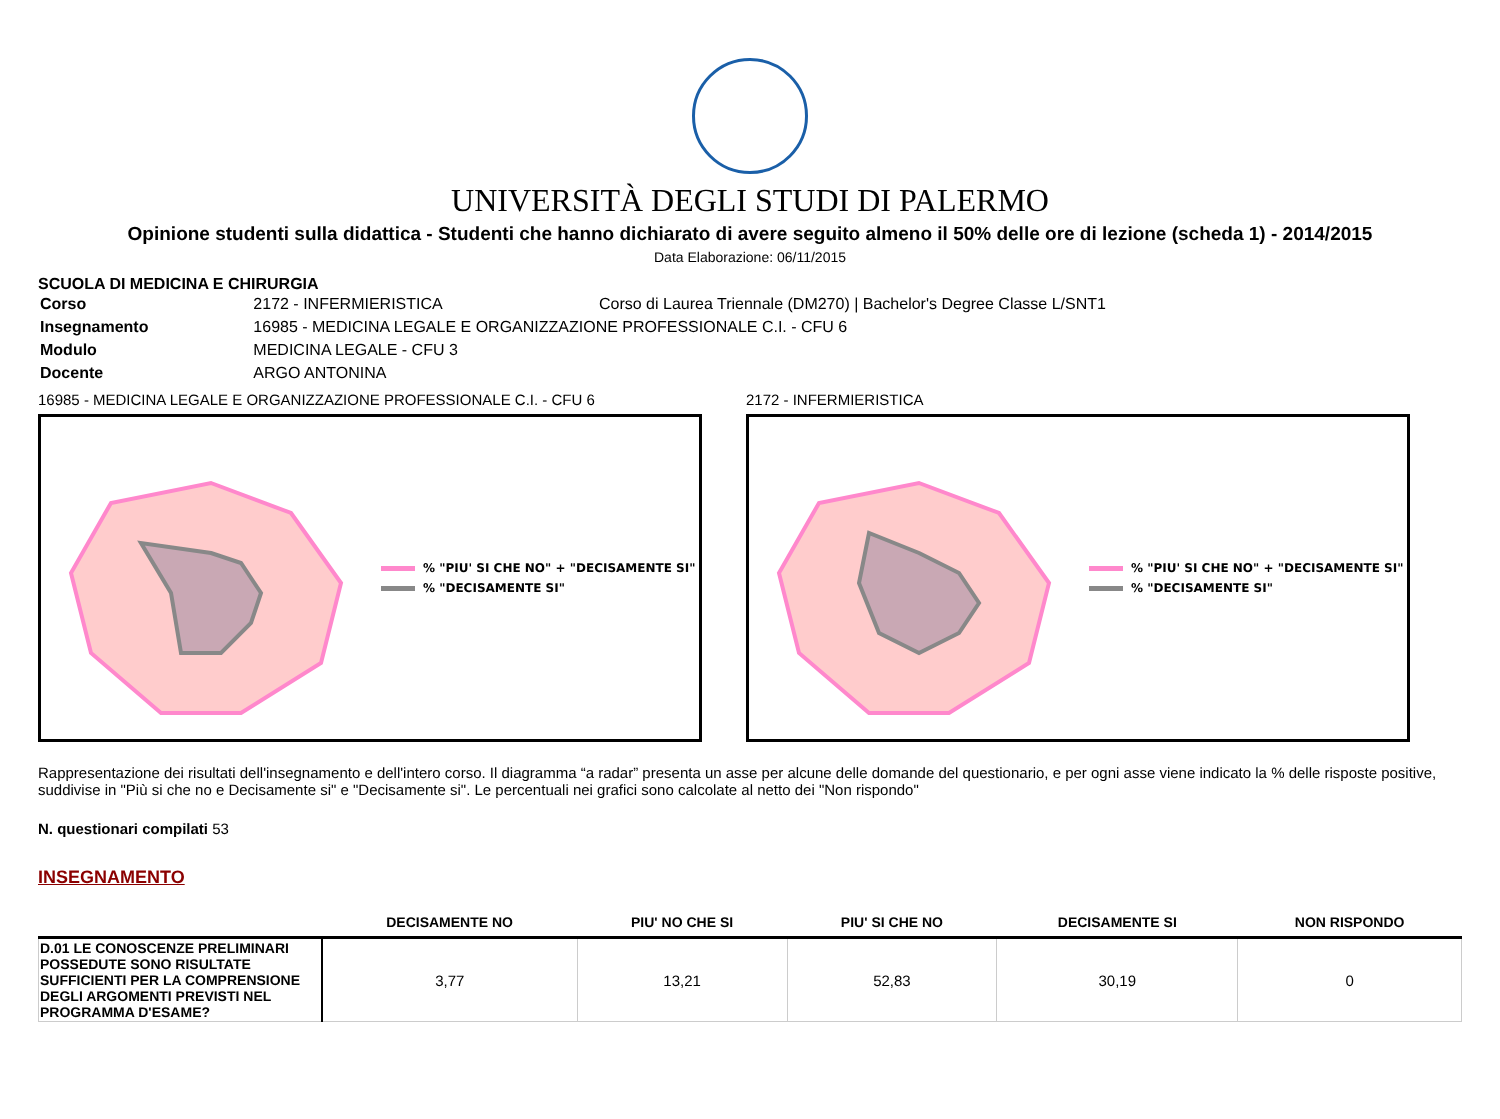UNIVERSITÀ DEGLI STUDI DI PALERMO
Opinione studenti sulla didattica - Studenti che hanno dichiarato di avere seguito almeno il 50% delle ore di lezione (scheda 1) - 2014/2015
Data Elaborazione: 06/11/2015
SCUOLA DI MEDICINA E CHIRURGIA
| Corso | 2172 - INFERMIERISTICA | Corso di Laurea Triennale (DM270) / Bachelor's Degree Classe L/SNT1 |
| Insegnamento | 16985 - MEDICINA LEGALE E ORGANIZZAZIONE PROFESSIONALE C.I. - CFU 6 | |
| Modulo | MEDICINA LEGALE - CFU 3 | |
| Docente | ARGO ANTONINA | |
16985 - MEDICINA LEGALE E ORGANIZZAZIONE PROFESSIONALE C.I. - CFU 6
% "PIU' SI CHE NO" + "DECISAMENTE SI"
% "DECISAMENTE SI"
2172 - INFERMIERISTICA
% "PIU' SI CHE NO" + "DECISAMENTE SI"
% "DECISAMENTE SI"
Rappresentazione dei risultati dell'insegnamento e dell'intero corso. Il diagramma “a radar” presenta un asse per alcune delle domande del questionario, e per ogni asse viene indicato la % delle risposte positive, suddivise in "Più si che no e Decisamente si" e "Decisamente si". Le percentuali nei grafici sono calcolate al netto dei "Non rispondo"
N. questionari compilati 53
INSEGNAMENTO
| | DECISAMENTE NO | PIU' NO CHE SI | PIU' SI CHE NO | DECISAMENTE SI | NON RISPONDO |
| --- | --- | --- | --- | --- | --- |
| D.01 LE CONOSCENZE PRELIMINARI POSSEDUTE SONO RISULTATE SUFFICIENTI PER LA COMPRENSIONE DEGLI ARGOMENTI PREVISTI NEL PROGRAMMA D'ESAME? | 3,77 | 13,21 | 52,83 | 30,19 | 0 |